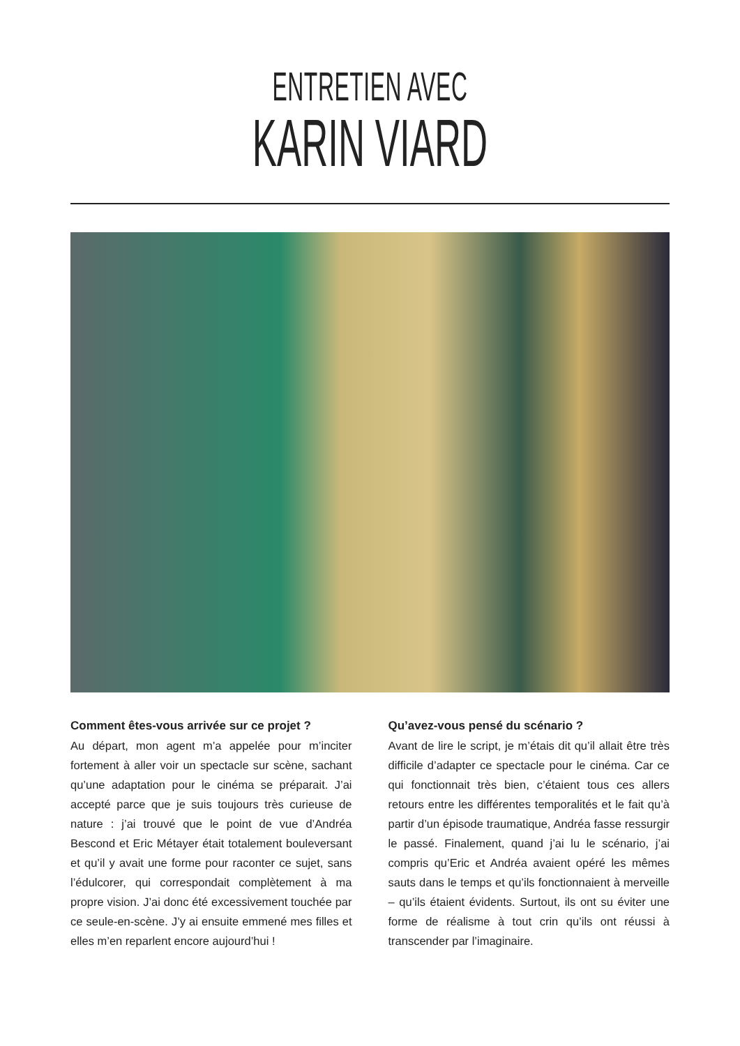ENTRETIEN AVEC
KARIN VIARD
Comment êtes-vous arrivée sur ce projet ?
Au départ, mon agent m’a appelée pour m’inciter fortement à aller voir un spectacle sur scène, sachant qu’une adaptation pour le cinéma se préparait. J’ai accepté parce que je suis toujours très curieuse de nature : j’ai trouvé que le point de vue d’Andréa Bescond et Eric Métayer était totalement bouleversant et qu’il y avait une forme pour raconter ce sujet, sans l’édulcorer, qui correspondait complètement à ma propre vision. J’ai donc été excessivement touchée par ce seule-en-scène. J’y ai ensuite emmené mes filles et elles m’en reparlent encore aujourd’hui !
Qu’avez-vous pensé du scénario ?
Avant de lire le script, je m’étais dit qu’il allait être très difficile d’adapter ce spectacle pour le cinéma. Car ce qui fonctionnait très bien, c’étaient tous ces allers retours entre les différentes temporalités et le fait qu’à partir d’un épisode traumatique, Andréa fasse ressurgir le passé. Finalement, quand j’ai lu le scénario, j’ai compris qu’Eric et Andréa avaient opéré les mêmes sauts dans le temps et qu’ils fonctionnaient à merveille – qu’ils étaient évidents. Surtout, ils ont su éviter une forme de réalisme à tout crin qu’ils ont réussi à transcender par l’imaginaire.